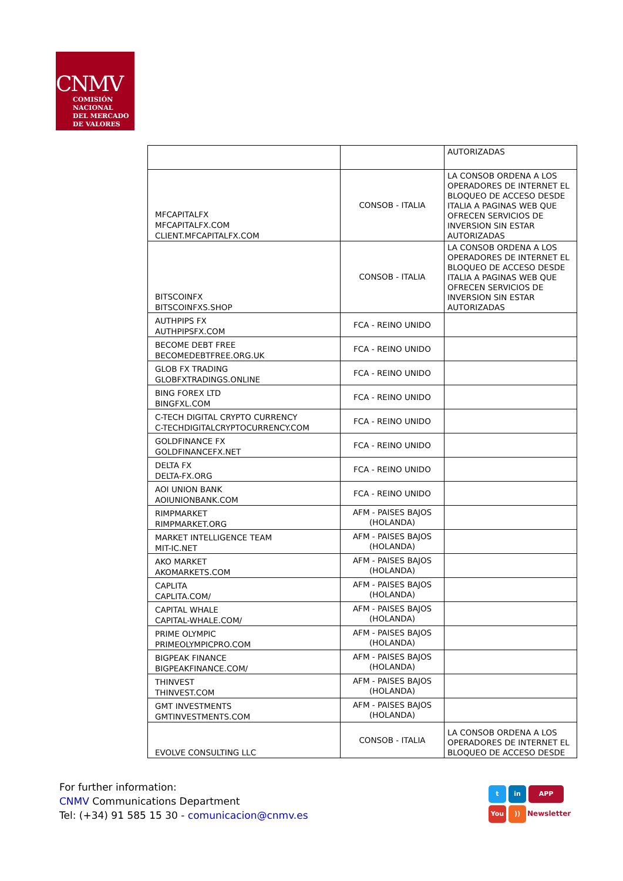CNMV
COMISIÓN
NACIONAL
DEL MERCADO
DE VALORES
| | | AUTORIZADAS |
| MFCAPITALFX MFCAPITALFX.COM CLIENT.MFCAPITALFX.COM | CONSOB - ITALIA | LA CONSOB ORDENA A LOS OPERADORES DE INTERNET EL BLOQUEO DE ACCESO DESDE ITALIA A PAGINAS WEB QUE OFRECEN SERVICIOS DE INVERSION SIN ESTAR AUTORIZADAS |
| BITSCOINFX BITSCOINFXS.SHOP | CONSOB - ITALIA | LA CONSOB ORDENA A LOS OPERADORES DE INTERNET EL BLOQUEO DE ACCESO DESDE ITALIA A PAGINAS WEB QUE OFRECEN SERVICIOS DE INVERSION SIN ESTAR AUTORIZADAS |
| AUTHPIPS FX AUTHPIPSFX.COM | FCA - REINO UNIDO | |
| BECOME DEBT FREE BECOMEDEBTFREE.ORG.UK | FCA - REINO UNIDO | |
| GLOB FX TRADING GLOBFXTRADINGS.ONLINE | FCA - REINO UNIDO | |
| BING FOREX LTD BINGFXL.COM | FCA - REINO UNIDO | |
| C-TECH DIGITAL CRYPTO CURRENCY C-TECHDIGITALCRYPTOCURRENCY.COM | FCA - REINO UNIDO | |
| GOLDFINANCE FX GOLDFINANCEFX.NET | FCA - REINO UNIDO | |
| DELTA FX DELTA-FX.ORG | FCA - REINO UNIDO | |
| AOI UNION BANK AOIUNIONBANK.COM | FCA - REINO UNIDO | |
| RIMPMARKET RIMPMARKET.ORG | AFM - PAISES BAJOS (HOLANDA) | |
| MARKET INTELLIGENCE TEAM MIT-IC.NET | AFM - PAISES BAJOS (HOLANDA) | |
| AKO MARKET AKOMARKETS.COM | AFM - PAISES BAJOS (HOLANDA) | |
| CAPLITA CAPLITA.COM/ | AFM - PAISES BAJOS (HOLANDA) | |
| CAPITAL WHALE CAPITAL-WHALE.COM/ | AFM - PAISES BAJOS (HOLANDA) | |
| PRIME OLYMPIC PRIMEOLYMPICPRO.COM | AFM - PAISES BAJOS (HOLANDA) | |
| BIGPEAK FINANCE BIGPEAKFINANCE.COM/ | AFM - PAISES BAJOS (HOLANDA) | |
| THINVEST THINVEST.COM | AFM - PAISES BAJOS (HOLANDA) | |
| GMT INVESTMENTS GMTINVESTMENTS.COM | AFM - PAISES BAJOS (HOLANDA) | |
| EVOLVE CONSULTING LLC | CONSOB - ITALIA | LA CONSOB ORDENA A LOS OPERADORES DE INTERNET EL BLOQUEO DE ACCESO DESDE |
For further information:
CNMV Communications Department
Tel: (+34) 91 585 15 30 - comunicacion@cnmv.es
t in APP
You)) Newsletter